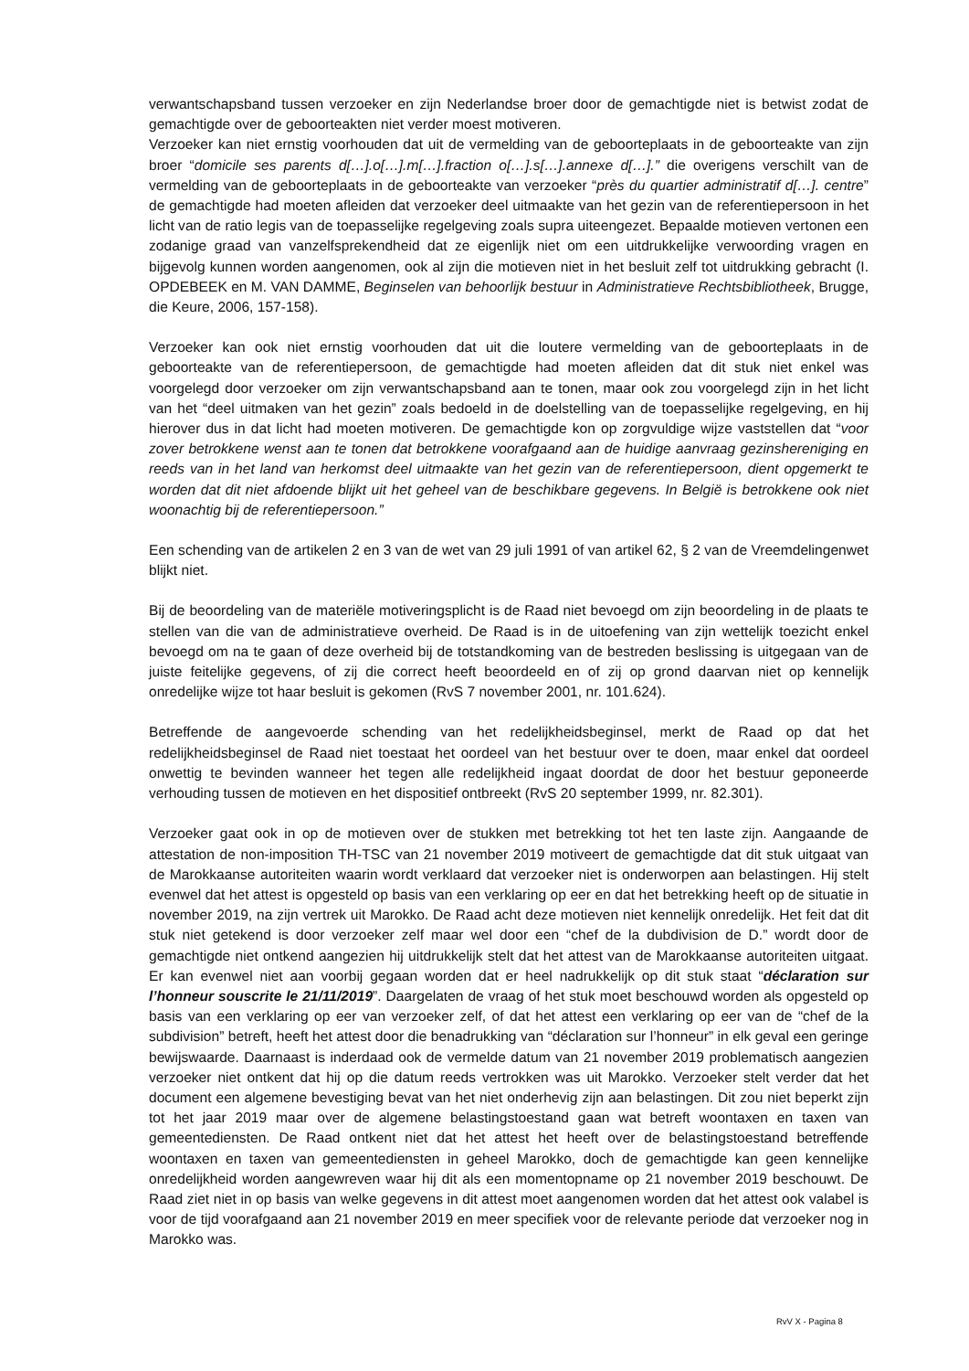verwantschapsband tussen verzoeker en zijn Nederlandse broer door de gemachtigde niet is betwist zodat de gemachtigde over de geboorteakten niet verder moest motiveren.
Verzoeker kan niet ernstig voorhouden dat uit de vermelding van de geboorteplaats in de geboorteakte van zijn broer “domicile ses parents d[…].o[…].m[…].fraction o[…].s[…].annexe d[…].” die overigens verschilt van de vermelding van de geboorteplaats in de geboorteakte van verzoeker “près du quartier administratif d[…]. centre” de gemachtigde had moeten afleiden dat verzoeker deel uitmaakte van het gezin van de referentiepersoon in het licht van de ratio legis van de toepasselijke regelgeving zoals supra uiteengezet. Bepaalde motieven vertonen een zodanige graad van vanzelfsprekendheid dat ze eigenlijk niet om een uitdrukkelijke verwoording vragen en bijgevolg kunnen worden aangenomen, ook al zijn die motieven niet in het besluit zelf tot uitdrukking gebracht (I. OPDEBEEK en M. VAN DAMME, Beginselen van behoorlijk bestuur in Administratieve Rechtsbibliotheek, Brugge, die Keure, 2006, 157-158).
Verzoeker kan ook niet ernstig voorhouden dat uit die loutere vermelding van de geboorteplaats in de geboorteakte van de referentiepersoon, de gemachtigde had moeten afleiden dat dit stuk niet enkel was voorgelegd door verzoeker om zijn verwantschapsband aan te tonen, maar ook zou voorgelegd zijn in het licht van het “deel uitmaken van het gezin” zoals bedoeld in de doelstelling van de toepasselijke regelgeving, en hij hierover dus in dat licht had moeten motiveren. De gemachtigde kon op zorgvuldige wijze vaststellen dat “voor zover betrokkene wenst aan te tonen dat betrokkene voorafgaand aan de huidige aanvraag gezinshereniging en reeds van in het land van herkomst deel uitmaakte van het gezin van de referentiepersoon, dient opgemerkt te worden dat dit niet afdoende blijkt uit het geheel van de beschikbare gegevens. In België is betrokkene ook niet woonachtig bij de referentiepersoon.”
Een schending van de artikelen 2 en 3 van de wet van 29 juli 1991 of van artikel 62, § 2 van de Vreemdelingenwet blijkt niet.
Bij de beoordeling van de materiële motiveringsplicht is de Raad niet bevoegd om zijn beoordeling in de plaats te stellen van die van de administratieve overheid. De Raad is in de uitoefening van zijn wettelijk toezicht enkel bevoegd om na te gaan of deze overheid bij de totstandkoming van de bestreden beslissing is uitgegaan van de juiste feitelijke gegevens, of zij die correct heeft beoordeeld en of zij op grond daarvan niet op kennelijk onredelijke wijze tot haar besluit is gekomen (RvS 7 november 2001, nr. 101.624).
Betreffende de aangevoerde schending van het redelijkheidsbeginsel, merkt de Raad op dat het redelijkheidsbeginsel de Raad niet toestaat het oordeel van het bestuur over te doen, maar enkel dat oordeel onwettig te bevinden wanneer het tegen alle redelijkheid ingaat doordat de door het bestuur geponeerde verhouding tussen de motieven en het dispositief ontbreekt (RvS 20 september 1999, nr. 82.301).
Verzoeker gaat ook in op de motieven over de stukken met betrekking tot het ten laste zijn. Aangaande de attestation de non-imposition TH-TSC van 21 november 2019 motiveert de gemachtigde dat dit stuk uitgaat van de Marokkaanse autoriteiten waarin wordt verklaard dat verzoeker niet is onderworpen aan belastingen. Hij stelt evenwel dat het attest is opgesteld op basis van een verklaring op eer en dat het betrekking heeft op de situatie in november 2019, na zijn vertrek uit Marokko. De Raad acht deze motieven niet kennelijk onredelijk. Het feit dat dit stuk niet getekend is door verzoeker zelf maar wel door een “chef de la dubdivision de D.” wordt door de gemachtigde niet ontkend aangezien hij uitdrukkelijk stelt dat het attest van de Marokkaanse autoriteiten uitgaat. Er kan evenwel niet aan voorbij gegaan worden dat er heel nadrukkelijk op dit stuk staat “déclaration sur l’honneur souscrite le 21/11/2019”. Daargelaten de vraag of het stuk moet beschouwd worden als opgesteld op basis van een verklaring op eer van verzoeker zelf, of dat het attest een verklaring op eer van de “chef de la subdivision” betreft, heeft het attest door die benadrukking van “déclaration sur l’honneur” in elk geval een geringe bewijswaarde. Daarnaast is inderdaad ook de vermelde datum van 21 november 2019 problematisch aangezien verzoeker niet ontkent dat hij op die datum reeds vertrokken was uit Marokko. Verzoeker stelt verder dat het document een algemene bevestiging bevat van het niet onderhevig zijn aan belastingen. Dit zou niet beperkt zijn tot het jaar 2019 maar over de algemene belastingstoestand gaan wat betreft woontaxen en taxen van gemeentediensten. De Raad ontkent niet dat het attest het heeft over de belastingstoestand betreffende woontaxen en taxen van gemeentediensten in geheel Marokko, doch de gemachtigde kan geen kennelijke onredelijkheid worden aangewreven waar hij dit als een momentopname op 21 november 2019 beschouwt. De Raad ziet niet in op basis van welke gegevens in dit attest moet aangenomen worden dat het attest ook valabel is voor de tijd voorafgaand aan 21 november 2019 en meer specifiek voor de relevante periode dat verzoeker nog in Marokko was.
RvV X - Pagina 8